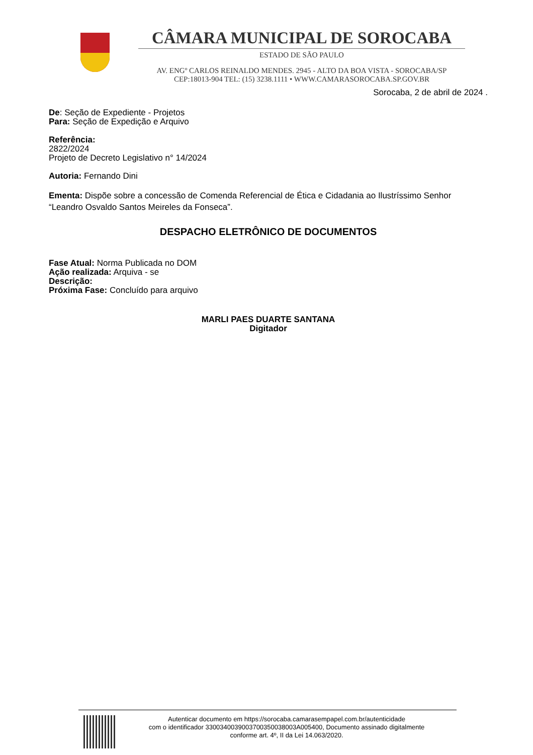CÂMARA MUNICIPAL DE SOROCABA
ESTADO DE SÃO PAULO
AV. ENGº CARLOS REINALDO MENDES. 2945 - ALTO DA BOA VISTA - SOROCABA/SP
CEP:18013-904 TEL: (15) 3238.1111 • WWW.CAMARASOROCABA.SP.GOV.BR
Sorocaba, 2 de abril de 2024 .
De: Seção de Expediente - Projetos
Para: Seção de Expedição e Arquivo
Referência:
2822/2024
Projeto de Decreto Legislativo n° 14/2024
Autoria: Fernando Dini
Ementa: Dispõe sobre a concessão de Comenda Referencial de Ética e Cidadania ao Ilustríssimo Senhor “Leandro Osvaldo Santos Meireles da Fonseca”.
DESPACHO ELETRÔNICO DE DOCUMENTOS
Fase Atual: Norma Publicada no DOM
Ação realizada: Arquiva - se
Descrição:
Próxima Fase: Concluído para arquivo
MARLI PAES DUARTE SANTANA
Digitador
Autenticar documento em https://sorocaba.camarasempapel.com.br/autenticidade
com o identificador 3300340039003700350038003A005400, Documento assinado digitalmente
conforme art. 4º, II da Lei 14.063/2020.